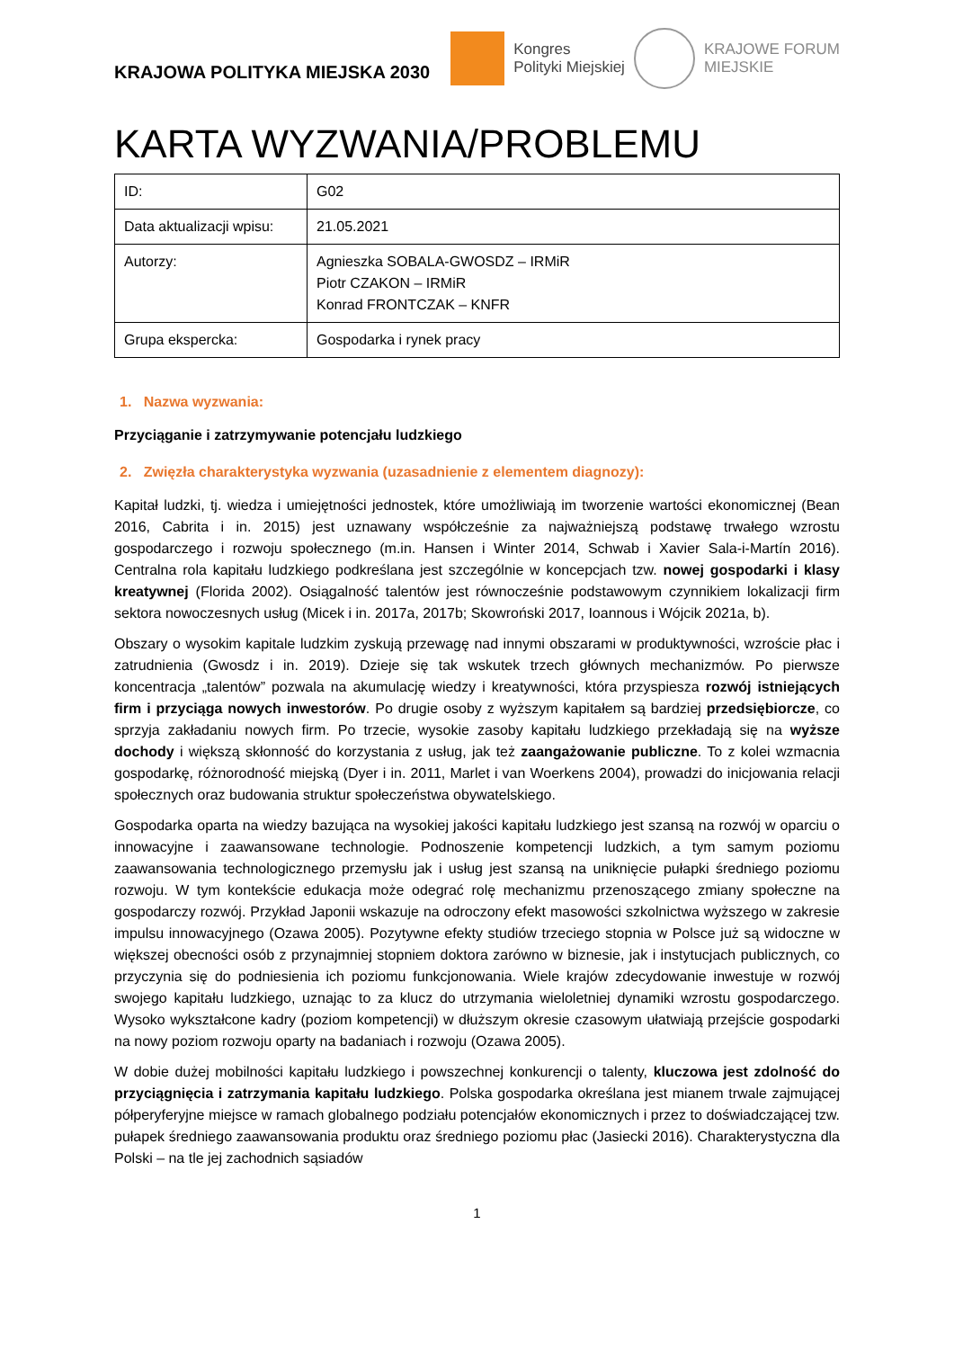KRAJOWA POLITYKA MIEJSKA 2030
Kongres
Polityki Miejskiej
KRAJOWE FORUM
MIEJSKIE
KARTA WYZWANIA/PROBLEMU
| ID: | G02 |
| Data aktualizacji wpisu: | 21.05.2021 |
| Autorzy: | Agnieszka SOBALA-GWOSDZ – IRMiR Piotr CZAKON – IRMiR Konrad FRONTCZAK – KNFR |
| Grupa ekspercka: | Gospodarka i rynek pracy |
1. Nazwa wyzwania:
Przyciąganie i zatrzymywanie potencjału ludzkiego
2. Zwięzła charakterystyka wyzwania (uzasadnienie z elementem diagnozy):
Kapitał ludzki, tj. wiedza i umiejętności jednostek, które umożliwiają im tworzenie wartości ekonomicznej (Bean 2016, Cabrita i in. 2015) jest uznawany współcześnie za najważniejszą podstawę trwałego wzrostu gospodarczego i rozwoju społecznego (m.in. Hansen i Winter 2014, Schwab i Xavier Sala-i-Martín 2016). Centralna rola kapitału ludzkiego podkreślana jest szczególnie w koncepcjach tzw. nowej gospodarki i klasy kreatywnej (Florida 2002). Osiągalność talentów jest równocześnie podstawowym czynnikiem lokalizacji firm sektora nowoczesnych usług (Micek i in. 2017a, 2017b; Skowroński 2017, Ioannous i Wójcik 2021a, b).
Obszary o wysokim kapitale ludzkim zyskują przewagę nad innymi obszarami w produktywności, wzroście płac i zatrudnienia (Gwosdz i in. 2019). Dzieje się tak wskutek trzech głównych mechanizmów. Po pierwsze koncentracja „talentów” pozwala na akumulację wiedzy i kreatywności, która przyspiesza rozwój istniejących firm i przyciąga nowych inwestorów. Po drugie osoby z wyższym kapitałem są bardziej przedsiębiorcze, co sprzyja zakładaniu nowych firm. Po trzecie, wysokie zasoby kapitału ludzkiego przekładają się na wyższe dochody i większą skłonność do korzystania z usług, jak też zaangażowanie publiczne. To z kolei wzmacnia gospodarkę, różnorodność miejską (Dyer i in. 2011, Marlet i van Woerkens 2004), prowadzi do inicjowania relacji społecznych oraz budowania struktur społeczeństwa obywatelskiego.
Gospodarka oparta na wiedzy bazująca na wysokiej jakości kapitału ludzkiego jest szansą na rozwój w oparciu o innowacyjne i zaawansowane technologie. Podnoszenie kompetencji ludzkich, a tym samym poziomu zaawansowania technologicznego przemysłu jak i usług jest szansą na uniknięcie pułapki średniego poziomu rozwoju. W tym kontekście edukacja może odegrać rolę mechanizmu przenoszącego zmiany społeczne na gospodarczy rozwój. Przykład Japonii wskazuje na odroczony efekt masowości szkolnictwa wyższego w zakresie impulsu innowacyjnego (Ozawa 2005). Pozytywne efekty studiów trzeciego stopnia w Polsce już są widoczne w większej obecności osób z przynajmniej stopniem doktora zarówno w biznesie, jak i instytucjach publicznych, co przyczynia się do podniesienia ich poziomu funkcjonowania. Wiele krajów zdecydowanie inwestuje w rozwój swojego kapitału ludzkiego, uznając to za klucz do utrzymania wieloletniej dynamiki wzrostu gospodarczego. Wysoko wykształcone kadry (poziom kompetencji) w dłuższym okresie czasowym ułatwiają przejście gospodarki na nowy poziom rozwoju oparty na badaniach i rozwoju (Ozawa 2005).
W dobie dużej mobilności kapitału ludzkiego i powszechnej konkurencji o talenty, kluczowa jest zdolność do przyciągnięcia i zatrzymania kapitału ludzkiego. Polska gospodarka określana jest mianem trwale zajmującej półperyferyjne miejsce w ramach globalnego podziału potencjałów ekonomicznych i przez to doświadczającej tzw. pułapek średniego zaawansowania produktu oraz średniego poziomu płac (Jasiecki 2016). Charakterystyczna dla Polski – na tle jej zachodnich sąsiadów
1